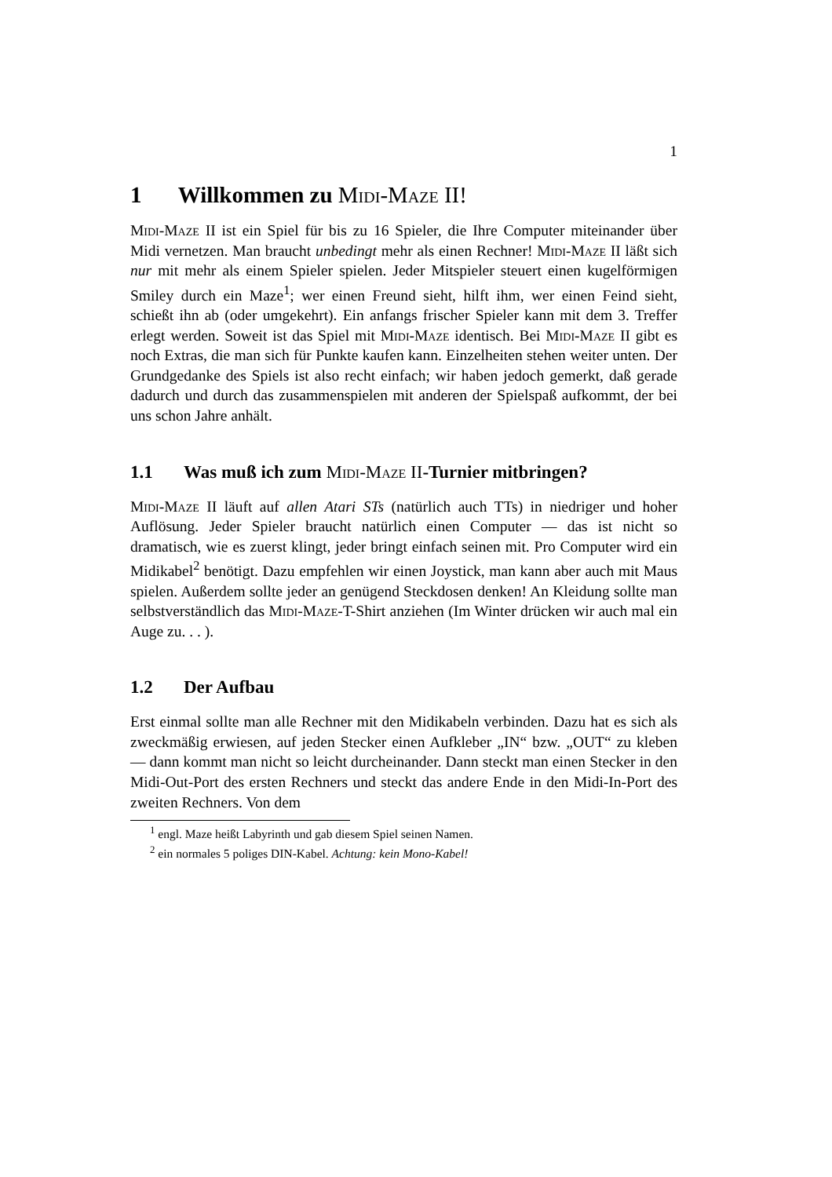1
1 Willkommen zu Midi-Maze II!
Midi-Maze II ist ein Spiel für bis zu 16 Spieler, die Ihre Computer miteinander über Midi vernetzen. Man braucht unbedingt mehr als einen Rechner! Midi-Maze II läßt sich nur mit mehr als einem Spieler spielen. Jeder Mitspieler steuert einen kugelförmigen Smiley durch ein Maze<sup>1</sup>; wer einen Freund sieht, hilft ihm, wer einen Feind sieht, schießt ihn ab (oder umgekehrt). Ein anfangs frischer Spieler kann mit dem 3. Treffer erlegt werden. Soweit ist das Spiel mit Midi-Maze identisch. Bei Midi-Maze II gibt es noch Extras, die man sich für Punkte kaufen kann. Einzelheiten stehen weiter unten. Der Grundgedanke des Spiels ist also recht einfach; wir haben jedoch gemerkt, daß gerade dadurch und durch das zusammenspielen mit anderen der Spielspaß aufkommt, der bei uns schon Jahre anhält.
1.1 Was muß ich zum Midi-Maze II-Turnier mitbringen?
Midi-Maze II läuft auf allen Atari STs (natürlich auch TTs) in niedriger und hoher Auflösung. Jeder Spieler braucht natürlich einen Computer — das ist nicht so dramatisch, wie es zuerst klingt, jeder bringt einfach seinen mit. Pro Computer wird ein Midikabel<sup>2</sup> benötigt. Dazu empfehlen wir einen Joystick, man kann aber auch mit Maus spielen. Außerdem sollte jeder an genügend Steckdosen denken! An Kleidung sollte man selbstverständlich das Midi-Maze-T-Shirt anziehen (Im Winter drücken wir auch mal ein Auge zu. . . ).
1.2 Der Aufbau
Erst einmal sollte man alle Rechner mit den Midikabeln verbinden. Dazu hat es sich als zweckmäßig erwiesen, auf jeden Stecker einen Aufkleber „IN“ bzw. „OUT“ zu kleben — dann kommt man nicht so leicht durcheinander. Dann steckt man einen Stecker in den Midi-Out-Port des ersten Rechners und steckt das andere Ende in den Midi-In-Port des zweiten Rechners. Von dem
<sup>1</sup> engl. Maze heißt Labyrinth und gab diesem Spiel seinen Namen.
<sup>2</sup> ein normales 5 poliges DIN-Kabel. Achtung: kein Mono-Kabel!